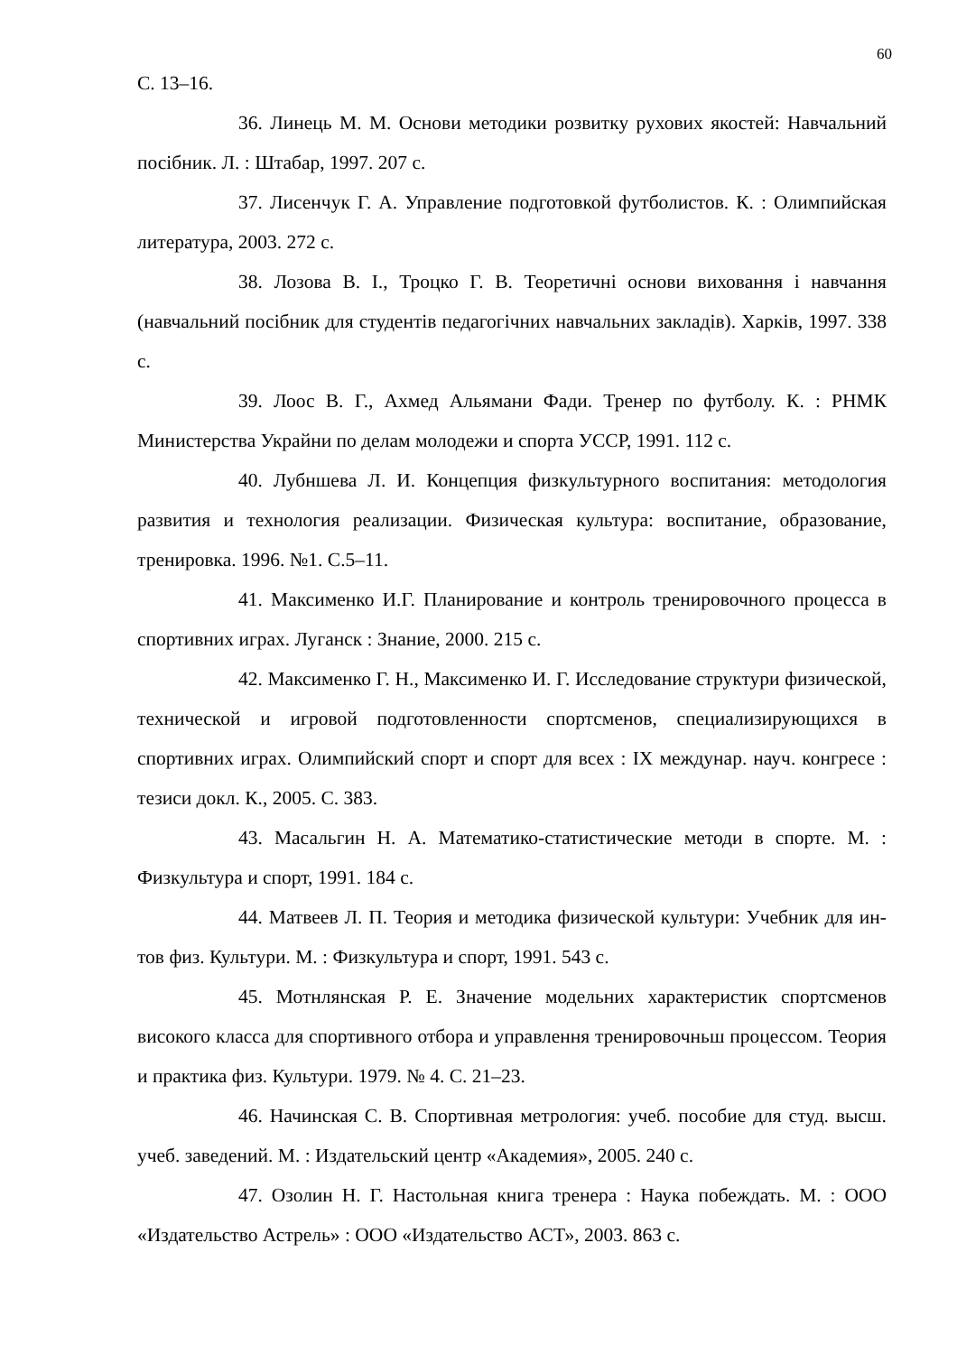60
С. 13–16.
36. Линець М. М. Основи методики розвитку рухових якостей: Навчальний посібник. Л. : Штабар, 1997. 207 с.
37. Лисенчук Г. А. Управление подготовкой футболистов. К. : Олимпийская литература, 2003. 272 с.
38. Лозова В. І., Троцко Г. В. Теоретичні основи виховання і навчання (навчальний посібник для студентів педагогічних навчальних закладів). Харків, 1997. 338 с.
39. Лоос В. Г., Ахмед Альямани Фади. Тренер по футболу. К. : РНМК Министерства Украйни по делам молодежи и спорта УССР, 1991. 112 с.
40. Лубншева Л. И. Концепция физкультурного воспитания: методология развития и технология реализации. Физическая культура: воспитание, образование, тренировка. 1996. №1. С.5–11.
41. Максименко И.Г. Планирование и контроль тренировочного процесса в спортивних играх. Луганск : Знание, 2000. 215 с.
42. Максименко Г. Н., Максименко И. Г. Исследование структури физической, технической и игровой подготовленности спортсменов, специализирующихся в спортивних играх. Олимпийский спорт и спорт для всех : IX междунар. науч. конгресе : тезиси докл. К., 2005. С. 383.
43. Масальгин Н. А. Математико-статистические методи в спорте. М. : Физкультура и спорт, 1991. 184 с.
44. Матвеев Л. П. Теория и методика физической культури: Учебник для ин-тов физ. Культури. М. : Физкультура и спорт, 1991. 543 с.
45. Мотнлянская Р. Е. Значение модельних характеристик спортсменов високого класса для спортивного отбора и управлення тренировочньш процессом. Теория и практика физ. Культури. 1979. № 4. С. 21–23.
46. Начинская С. В. Спортивная метрология: учеб. пособие для студ. высш. учеб. заведений. М. : Издательский центр «Академия», 2005. 240 с.
47. Озолин Н. Г. Настольная книга тренера : Наука побеждать. М. : ООО «Издательство Астрель» : ООО «Издательство АСТ», 2003. 863 с.